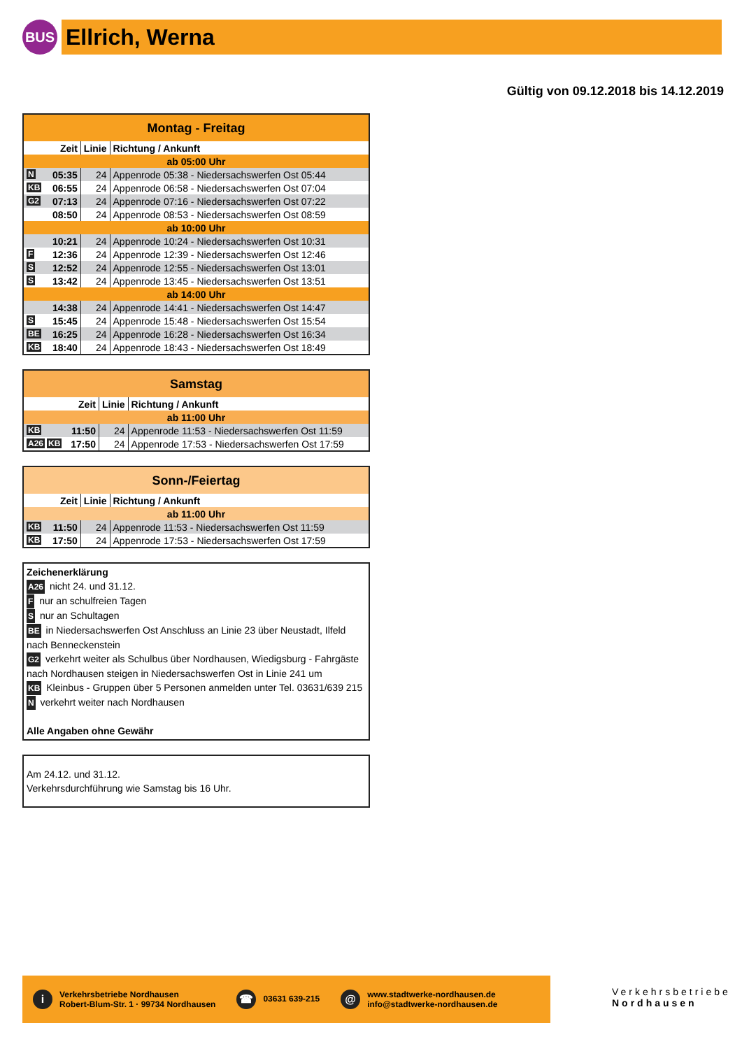BUS
Ellrich, Werna
Gültig von 09.12.2018 bis 14.12.2019
| Montag - Freitag | | |
| Zeit | Linie | Richtung / Ankunft |
| ab 05:00 Uhr | | |
| N 05:35 | 24 | Appenrode 05:38 - Niedersachswerfen Ost 05:44 |
| KB 06:55 | 24 | Appenrode 06:58 - Niedersachswerfen Ost 07:04 |
| G2 07:13 | 24 | Appenrode 07:16 - Niedersachswerfen Ost 07:22 |
| 08:50 | 24 | Appenrode 08:53 - Niedersachswerfen Ost 08:59 |
| ab 10:00 Uhr | | |
| 10:21 | 24 | Appenrode 10:24 - Niedersachswerfen Ost 10:31 |
| F 12:36 | 24 | Appenrode 12:39 - Niedersachswerfen Ost 12:46 |
| S 12:52 | 24 | Appenrode 12:55 - Niedersachswerfen Ost 13:01 |
| S 13:42 | 24 | Appenrode 13:45 - Niedersachswerfen Ost 13:51 |
| ab 14:00 Uhr | | |
| 14:38 | 24 | Appenrode 14:41 - Niedersachswerfen Ost 14:47 |
| S 15:45 | 24 | Appenrode 15:48 - Niedersachswerfen Ost 15:54 |
| BE 16:25 | 24 | Appenrode 16:28 - Niedersachswerfen Ost 16:34 |
| KB 18:40 | 24 | Appenrode 18:43 - Niedersachswerfen Ost 18:49 |
| Samstag | | |
| Zeit | Linie | Richtung / Ankunft |
| ab 11:00 Uhr | | |
| KB 11:50 | 24 | Appenrode 11:53 - Niedersachswerfen Ost 11:59 |
| A26 KB 17:50 | 24 | Appenrode 17:53 - Niedersachswerfen Ost 17:59 |
| Sonn-/Feiertag | | |
| Zeit | Linie | Richtung / Ankunft |
| ab 11:00 Uhr | | |
| KB 11:50 | 24 | Appenrode 11:53 - Niedersachswerfen Ost 11:59 |
| KB 17:50 | 24 | Appenrode 17:53 - Niedersachswerfen Ost 17:59 |
Zeichenerklärung
A26 nicht 24. und 31.12.
F nur an schulfreien Tagen
S nur an Schultagen
BE in Niedersachswerfen Ost Anschluss an Linie 23 über Neustadt, Ilfeld nach Benneckenstein
G2 verkehrt weiter als Schulbus über Nordhausen, Wiedigsburg - Fahrgäste nach Nordhausen steigen in Niedersachswerfen Ost in Linie 241 um
KB Kleinbus - Gruppen über 5 Personen anmelden unter Tel. 03631/639 215
N verkehrt weiter nach Nordhausen
Alle Angaben ohne Gewähr
Am 24.12. und 31.12.
Verkehrsdurchführung wie Samstag bis 16 Uhr.
i Verkehrsbetriebe Nordhausen
Robert-Blum-Str. 1 · 99734 Nordhausen
☎ 03631 639-215
@ www.stadtwerke-nordhausen.de
info@stadtwerke-nordhausen.de
Verkehrsbetriebe
Nordhausen